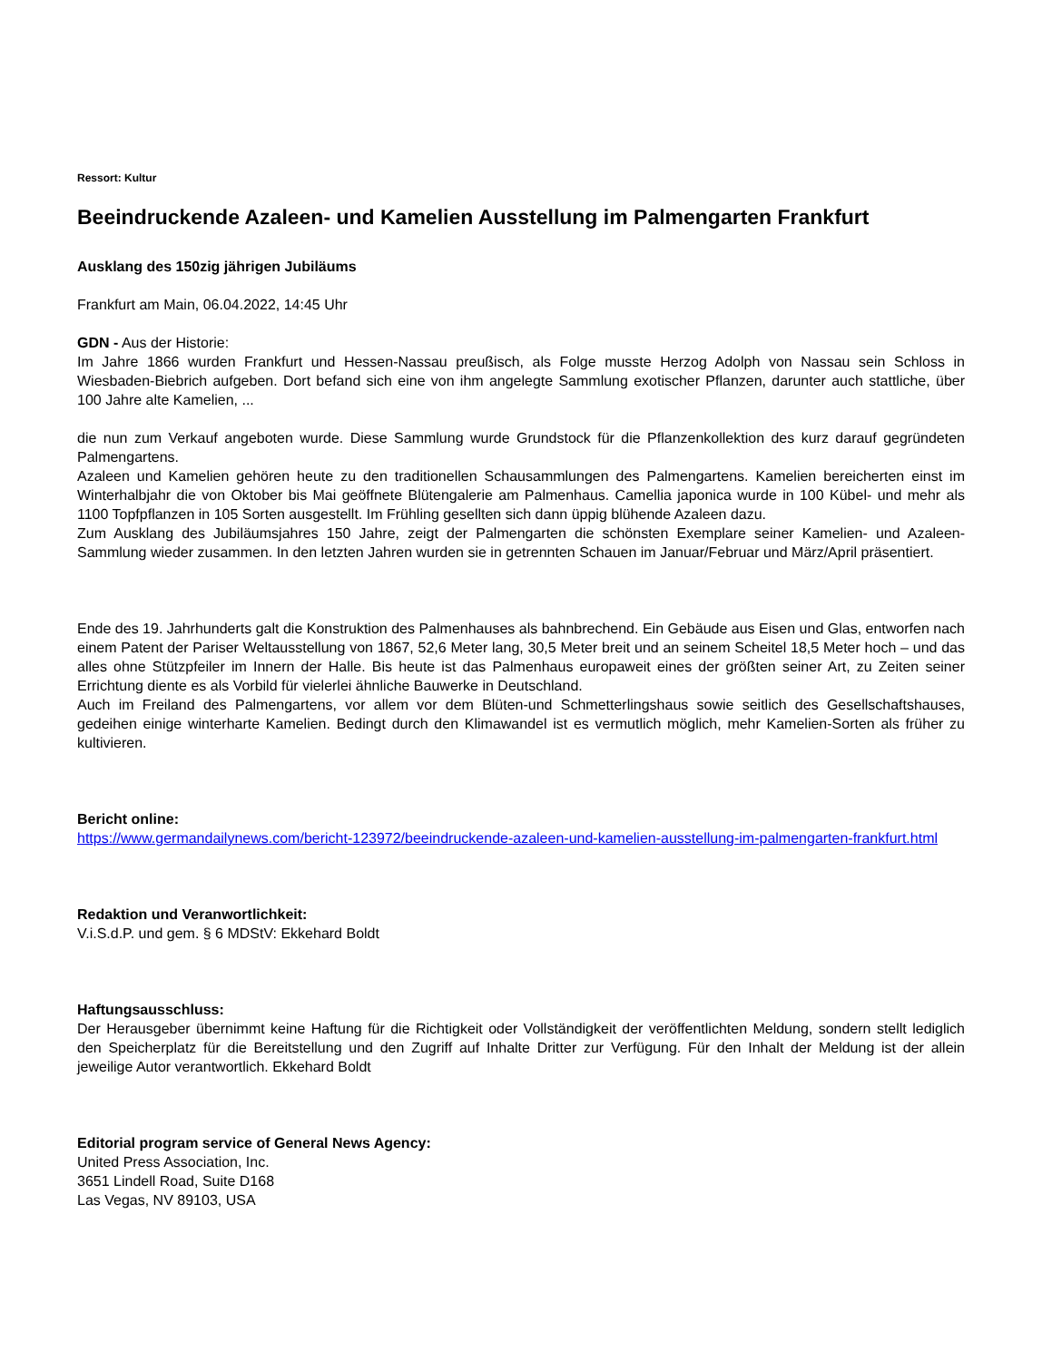Ressort: Kultur
Beeindruckende Azaleen- und Kamelien Ausstellung im Palmengarten Frankfurt
Ausklang des 150zig jährigen Jubiläums
Frankfurt am Main, 06.04.2022, 14:45 Uhr
GDN - Aus der Historie:
Im Jahre 1866 wurden Frankfurt und Hessen-Nassau preußisch, als Folge musste Herzog Adolph von Nassau sein Schloss in Wiesbaden-Biebrich aufgeben. Dort befand sich eine von ihm angelegte Sammlung exotischer Pflanzen, darunter auch stattliche, über 100 Jahre alte Kamelien, ...
die nun zum Verkauf angeboten wurde. Diese Sammlung wurde Grundstock für die Pflanzenkollektion des kurz darauf gegründeten Palmengartens.
Azaleen und Kamelien gehören heute zu den traditionellen Schausammlungen des Palmengartens. Kamelien bereicherten einst im Winterhalbjahr die von Oktober bis Mai geöffnete Blütengalerie am Palmenhaus. Camellia japonica wurde in 100 Kübel- und mehr als 1100 Topfpflanzen in 105 Sorten ausgestellt. Im Frühling gesellten sich dann üppig blühende Azaleen dazu.
Zum Ausklang des Jubiläumsjahres 150 Jahre, zeigt der Palmengarten die schönsten Exemplare seiner Kamelien- und Azaleen-Sammlung wieder zusammen. In den letzten Jahren wurden sie in getrennten Schauen im Januar/Februar und März/April präsentiert.
Ende des 19. Jahrhunderts galt die Konstruktion des Palmenhauses als bahnbrechend. Ein Gebäude aus Eisen und Glas, entworfen nach einem Patent der Pariser Weltausstellung von 1867, 52,6 Meter lang, 30,5 Meter breit und an seinem Scheitel 18,5 Meter hoch – und das alles ohne Stützpfeiler im Innern der Halle. Bis heute ist das Palmenhaus europaweit eines der größten seiner Art, zu Zeiten seiner Errichtung diente es als Vorbild für vielerlei ähnliche Bauwerke in Deutschland.
Auch im Freiland des Palmengartens, vor allem vor dem Blüten-und Schmetterlingshaus sowie seitlich des Gesellschaftshauses, gedeihen einige winterharte Kamelien. Bedingt durch den Klimawandel ist es vermutlich möglich, mehr Kamelien-Sorten als früher zu kultivieren.
Bericht online:
https://www.germandailynews.com/bericht-123972/beeindruckende-azaleen-und-kamelien-ausstellung-im-palmengarten-frankfurt.html
Redaktion und Veranwortlichkeit:
V.i.S.d.P. und gem. § 6 MDStV: Ekkehard Boldt
Haftungsausschluss:
Der Herausgeber übernimmt keine Haftung für die Richtigkeit oder Vollständigkeit der veröffentlichten Meldung, sondern stellt lediglich den Speicherplatz für die Bereitstellung und den Zugriff auf Inhalte Dritter zur Verfügung. Für den Inhalt der Meldung ist der allein jeweilige Autor verantwortlich. Ekkehard Boldt
Editorial program service of General News Agency:
United Press Association, Inc.
3651 Lindell Road, Suite D168
Las Vegas, NV 89103, USA